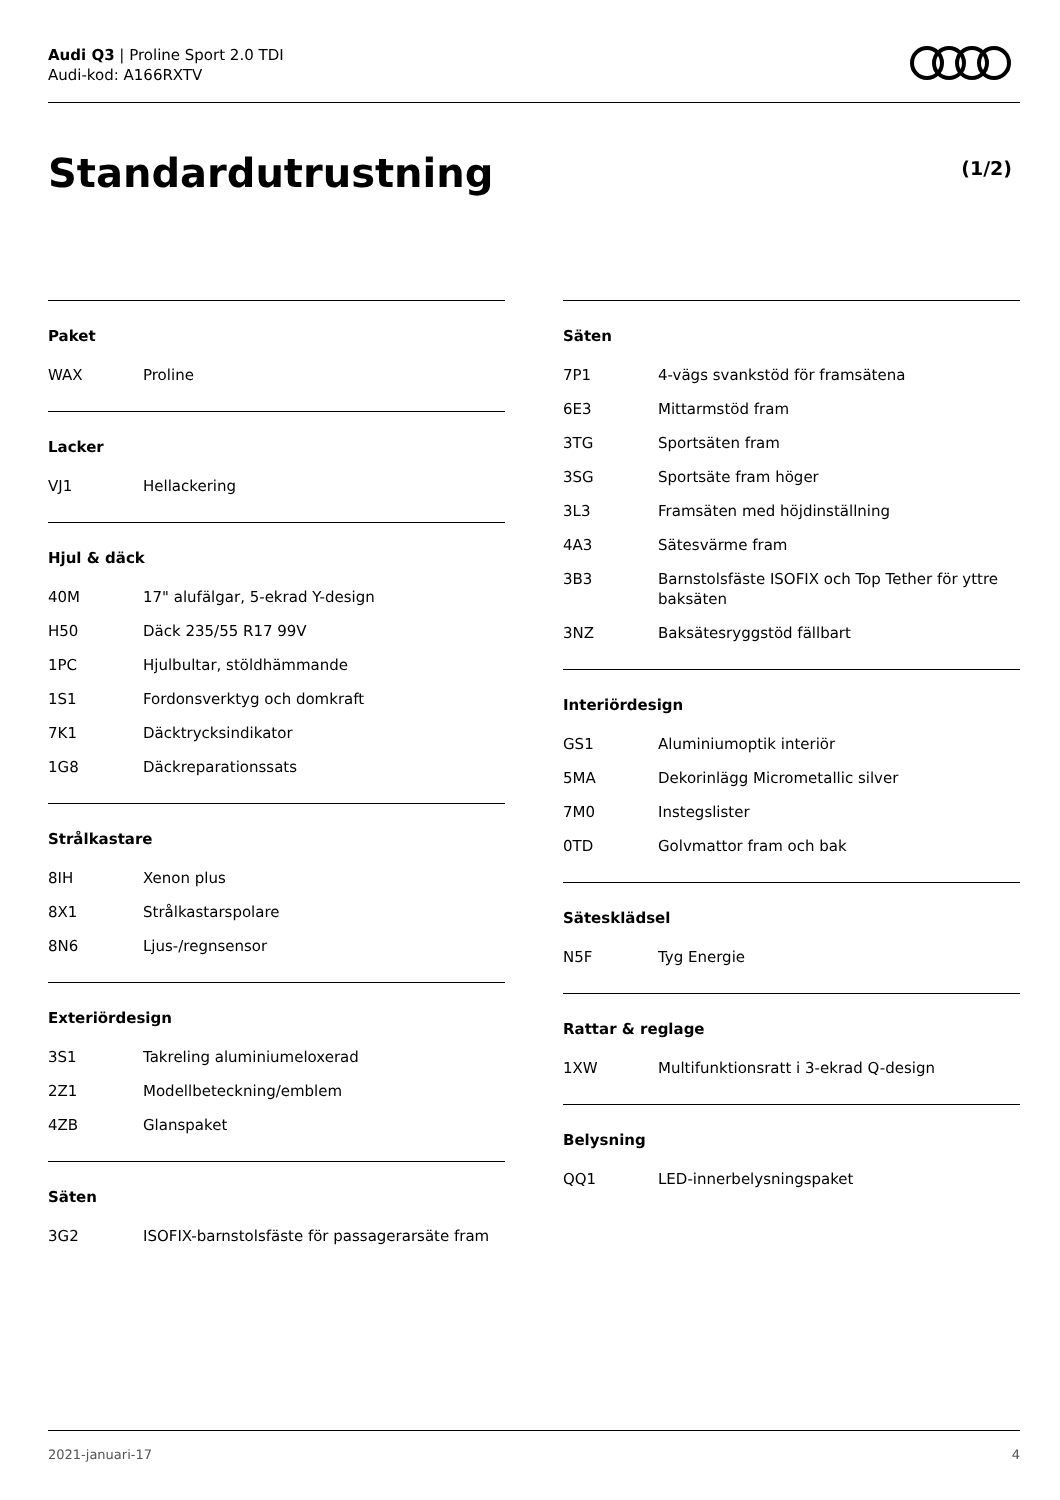Audi Q3 | Proline Sport 2.0 TDI
Audi-kod: A166RXTV
Standardutrustning (1/2)
Paket
| WAX | Proline |
Lacker
| VJ1 | Hellackering |
Hjul & däck
| 40M | 17" alufälgar, 5-ekrad Y-design |
| H50 | Däck 235/55 R17 99V |
| 1PC | Hjulbultar, stöldhämmande |
| 1S1 | Fordonsverktyg och domkraft |
| 7K1 | Däcktrycksindikator |
| 1G8 | Däckreparationssats |
Strålkastare
| 8IH | Xenon plus |
| 8X1 | Strålkastarspolare |
| 8N6 | Ljus-/regnsensor |
Exteriördesign
| 3S1 | Takreling aluminiumeloxerad |
| 2Z1 | Modellbeteckning/emblem |
| 4ZB | Glanspaket |
Säten
| 3G2 | ISOFIX-barnstolsfäste för passagerarsäte fram |
Säten
| 7P1 | 4-vägs svankstöd för framsätena |
| 6E3 | Mittarmstöd fram |
| 3TG | Sportsäten fram |
| 3SG | Sportsäte fram höger |
| 3L3 | Framsäten med höjdinställning |
| 4A3 | Sätesvärme fram |
| 3B3 | Barnstolsfäste ISOFIX och Top Tether för yttre baksäten |
| 3NZ | Baksätesryggstöd fällbart |
Interiördesign
| GS1 | Aluminiumoptik interiör |
| 5MA | Dekorinlägg Micrometallic silver |
| 7M0 | Instegslister |
| 0TD | Golvmattor fram och bak |
Sätesklädsel
| N5F | Tyg Energie |
Rattar & reglage
| 1XW | Multifunktionsratt i 3-ekrad Q-design |
Belysning
| QQ1 | LED-innerbelysningspaket |
2021-januari-17 4